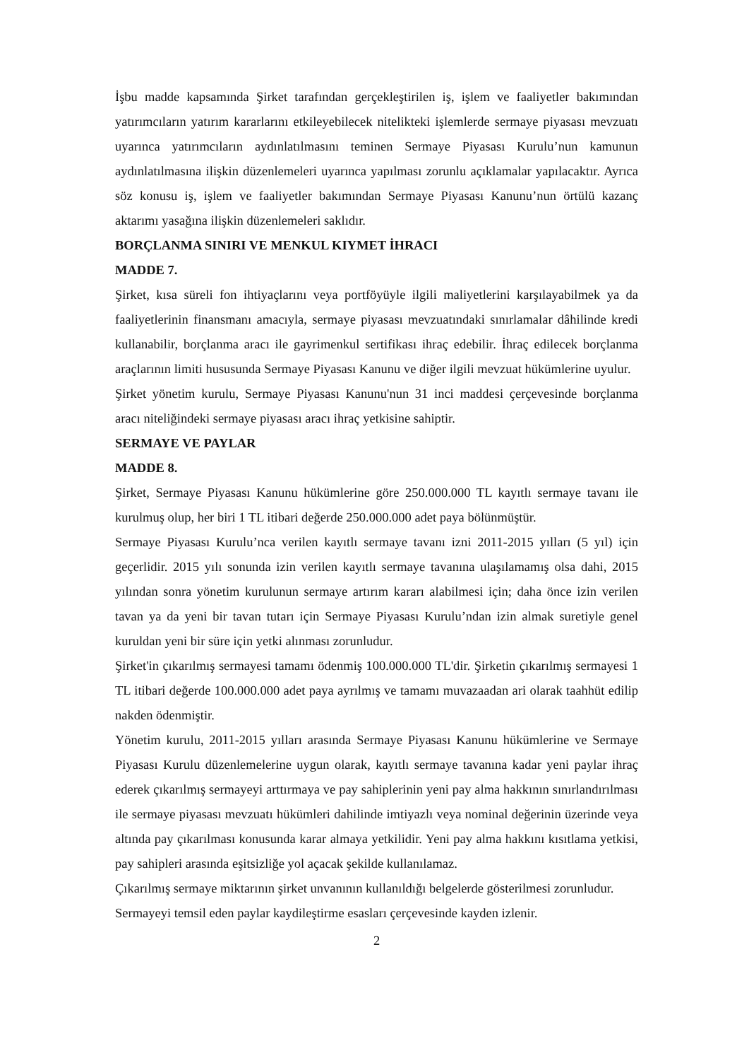İşbu madde kapsamında Şirket tarafından gerçekleştirilen iş, işlem ve faaliyetler bakımından yatırımcıların yatırım kararlarını etkileyebilecek nitelikteki işlemlerde sermaye piyasası mevzuatı uyarınca yatırımcıların aydınlatılmasını teminen Sermaye Piyasası Kurulu’nun kamunun aydınlatılmasına ilişkin düzenlemeleri uyarınca yapılması zorunlu açıklamalar yapılacaktır. Ayrıca söz konusu iş, işlem ve faaliyetler bakımından Sermaye Piyasası Kanunu’nun örtülü kazanç aktarımı yasağına ilişkin düzenlemeleri saklıdır.
BORÇLANMA SINIRI VE MENKUL KIYMET İHRACI
MADDE 7.
Şirket, kısa süreli fon ihtiyaçlarını veya portföyüyle ilgili maliyetlerini karşılayabilmek ya da faaliyetlerinin finansmanı amacıyla, sermaye piyasası mevzuatındaki sınırlamalar dâhilinde kredi kullanabilir, borçlanma aracı ile gayrimenkul sertifikası ihraç edebilir. İhraç edilecek borçlanma araçlarının limiti hususunda Sermaye Piyasası Kanunu ve diğer ilgili mevzuat hükümlerine uyulur.
Şirket yönetim kurulu, Sermaye Piyasası Kanunu'nun 31 inci maddesi çerçevesinde borçlanma aracı niteliğindeki sermaye piyasası aracı ihraç yetkisine sahiptir.
SERMAYE VE PAYLAR
MADDE 8.
Şirket, Sermaye Piyasası Kanunu hükümlerine göre 250.000.000 TL kayıtlı sermaye tavanı ile kurulmuş olup, her biri 1 TL itibari değerde 250.000.000 adet paya bölünmüştür.
Sermaye Piyasası Kurulu’nca verilen kayıtlı sermaye tavanı izni 2011-2015 yılları (5 yıl) için geçerlidir. 2015 yılı sonunda izin verilen kayıtlı sermaye tavanına ulaşılamamış olsa dahi, 2015 yılından sonra yönetim kurulunun sermaye artırım kararı alabilmesi için; daha önce izin verilen tavan ya da yeni bir tavan tutarı için Sermaye Piyasası Kurulu’ndan izin almak suretiyle genel kuruldan yeni bir süre için yetki alınması zorunludur.
Şirket'in çıkarılmış sermayesi tamamı ödenmiş 100.000.000 TL'dir. Şirketin çıkarılmış sermayesi 1 TL itibari değerde 100.000.000 adet paya ayrılmış ve tamamı muvazaadan ari olarak taahhüt edilip nakden ödenmiştir.
Yönetim kurulu, 2011-2015 yılları arasında Sermaye Piyasası Kanunu hükümlerine ve Sermaye Piyasası Kurulu düzenlemelerine uygun olarak, kayıtlı sermaye tavanına kadar yeni paylar ihraç ederek çıkarılmış sermayeyi arttırmaya ve pay sahiplerinin yeni pay alma hakkının sınırlandırılması ile sermaye piyasası mevzuatı hükümleri dahilinde imtiyazlı veya nominal değerinin üzerinde veya altında pay çıkarılması konusunda karar almaya yetkilidir. Yeni pay alma hakkını kısıtlama yetkisi, pay sahipleri arasında eşitsizliğe yol açacak şekilde kullanılamaz.
Çıkarılmış sermaye miktarının şirket unvanının kullanıldığı belgelerde gösterilmesi zorunludur.
Sermayeyi temsil eden paylar kaydileştirme esasları çerçevesinde kayden izlenir.
2